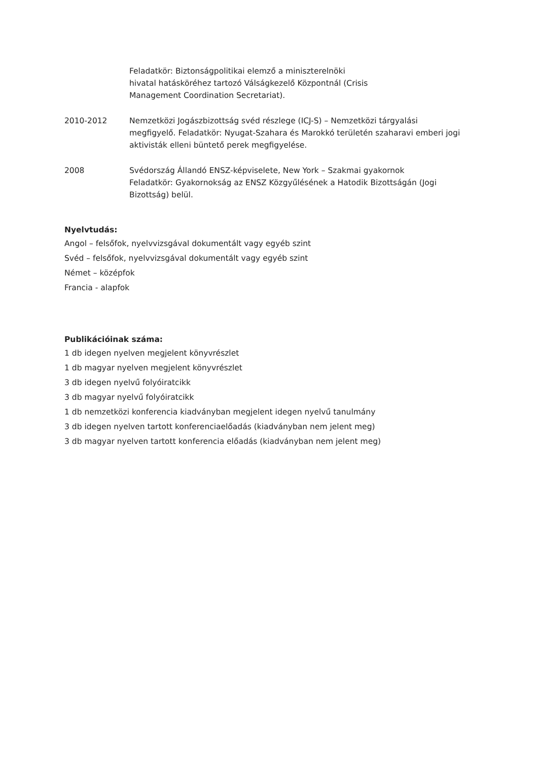Feladatkör: Biztonságpolitikai elemző a miniszterelnöki hivatal hatásköréhez tartozó Válságkezelő Központnál (Crisis Management Coordination Secretariat).
2010-2012 Nemzetközi Jogászbizottság svéd részlege (ICJ-S) – Nemzetközi tárgyalási megfigyelő. Feladatkör: Nyugat-Szahara és Marokkó területén szaharavi emberi jogi aktivisták elleni büntető perek megfigyelése.
2008 Svédország Állandó ENSZ-képviselete, New York – Szakmai gyakornok
Feladatkör: Gyakornokság az ENSZ Közgyűlésének a Hatodik Bizottságán (Jogi Bizottság) belül.
Nyelvtudás:
Angol – felsőfok, nyelvvizsgával dokumentált vagy egyéb szint
Svéd – felsőfok, nyelvvizsgával dokumentált vagy egyéb szint
Német – középfok
Francia - alapfok
Publikációinak száma:
1 db idegen nyelven megjelent könyvrészlet
1 db magyar nyelven megjelent könyvrészlet
3 db idegen nyelvű folyóiratcikk
3 db magyar nyelvű folyóiratcikk
1 db nemzetközi konferencia kiadványban megjelent idegen nyelvű tanulmány
3 db idegen nyelven tartott konferenciaelőadás (kiadványban nem jelent meg)
3 db magyar nyelven tartott konferencia előadás (kiadványban nem jelent meg)